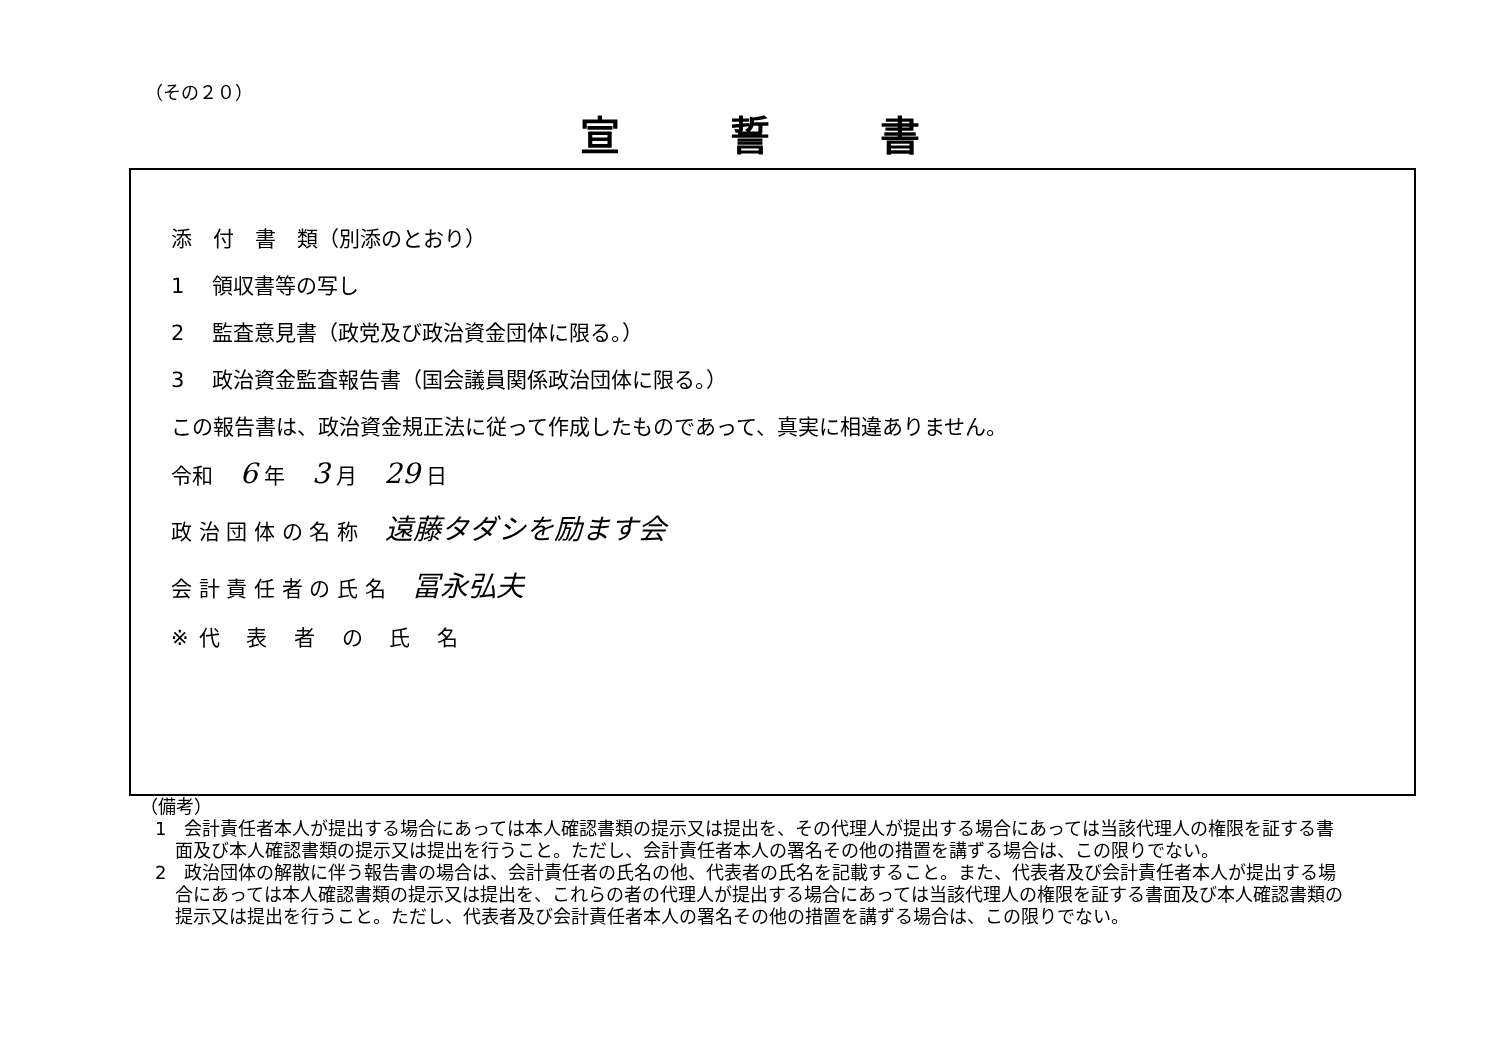（その２０）
宣誓書
添　付　書　類（別添のとおり）
1　 領収書等の写し
2　 監査意見書（政党及び政治資金団体に限る。）
3　 政治資金監査報告書（国会議員関係政治団体に限る。）
この報告書は、政治資金規正法に従って作成したものであって、真実に相違ありません。
令和 6 年 3 月 29 日
政 治 団 体 の 名 称 遠藤タダシを励ます会
会 計 責 任 者 の 氏 名 冨永弘夫
※代 表 者 の 氏 名
（備考）
1　会計責任者本人が提出する場合にあっては本人確認書類の提示又は提出を、その代理人が提出する場合にあっては当該代理人の権限を証する書面及び本人確認書類の提示又は提出を行うこと。ただし、会計責任者本人の署名その他の措置を講ずる場合は、この限りでない。
2　政治団体の解散に伴う報告書の場合は、会計責任者の氏名の他、代表者の氏名を記載すること。また、代表者及び会計責任者本人が提出する場合にあっては本人確認書類の提示又は提出を、これらの者の代理人が提出する場合にあっては当該代理人の権限を証する書面及び本人確認書類の提示又は提出を行うこと。ただし、代表者及び会計責任者本人の署名その他の措置を講ずる場合は、この限りでない。